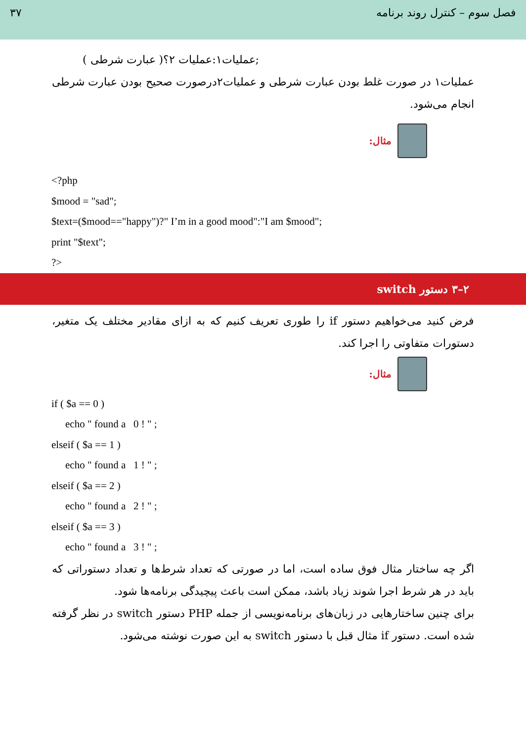۳۷ فصل سوم – کنترل روند برنامه
;عملیات۱:عملیات ۲؟( عبارت شرطی )
عملیات۱ در صورت غلط بودن عبارت شرطی و عملیات۲درصورت صحیح بودن عبارت شرطی انجام می‌شود.
مثال:
<?php
$mood = "sad";
$text=($mood=="happy")?" I’m in a good mood":"I am $mood";
print "$text";
?>
۲–۳ دستور switch
فرض کنید می‌خواهیم دستور if را طوری تعریف کنیم که به ازای مقادیر مختلف یک متغیر، دستورات متفاوتی را اجرا کند.
مثال:
if ( $a == 0 )
echo " found a 0 ! " ;
elseif ( $a == 1 )
echo " found a 1 ! " ;
elseif ( $a == 2 )
echo " found a 2 ! " ;
elseif ( $a == 3 )
echo " found a 3 ! " ;
اگر چه ساختار مثال فوق ساده است، اما در صورتی که تعداد شرط‌ها و تعداد دستوراتی که باید در هر شرط اجرا شوند زیاد باشد، ممکن است باعث پیچیدگی برنامه‌ها شود.
برای چنین ساختارهایی در زبان‌های برنامه‌نویسی از جمله PHP دستور switch در نظر گرفته شده است. دستور if مثال قبل با دستور switch به این صورت نوشته می‌شود.